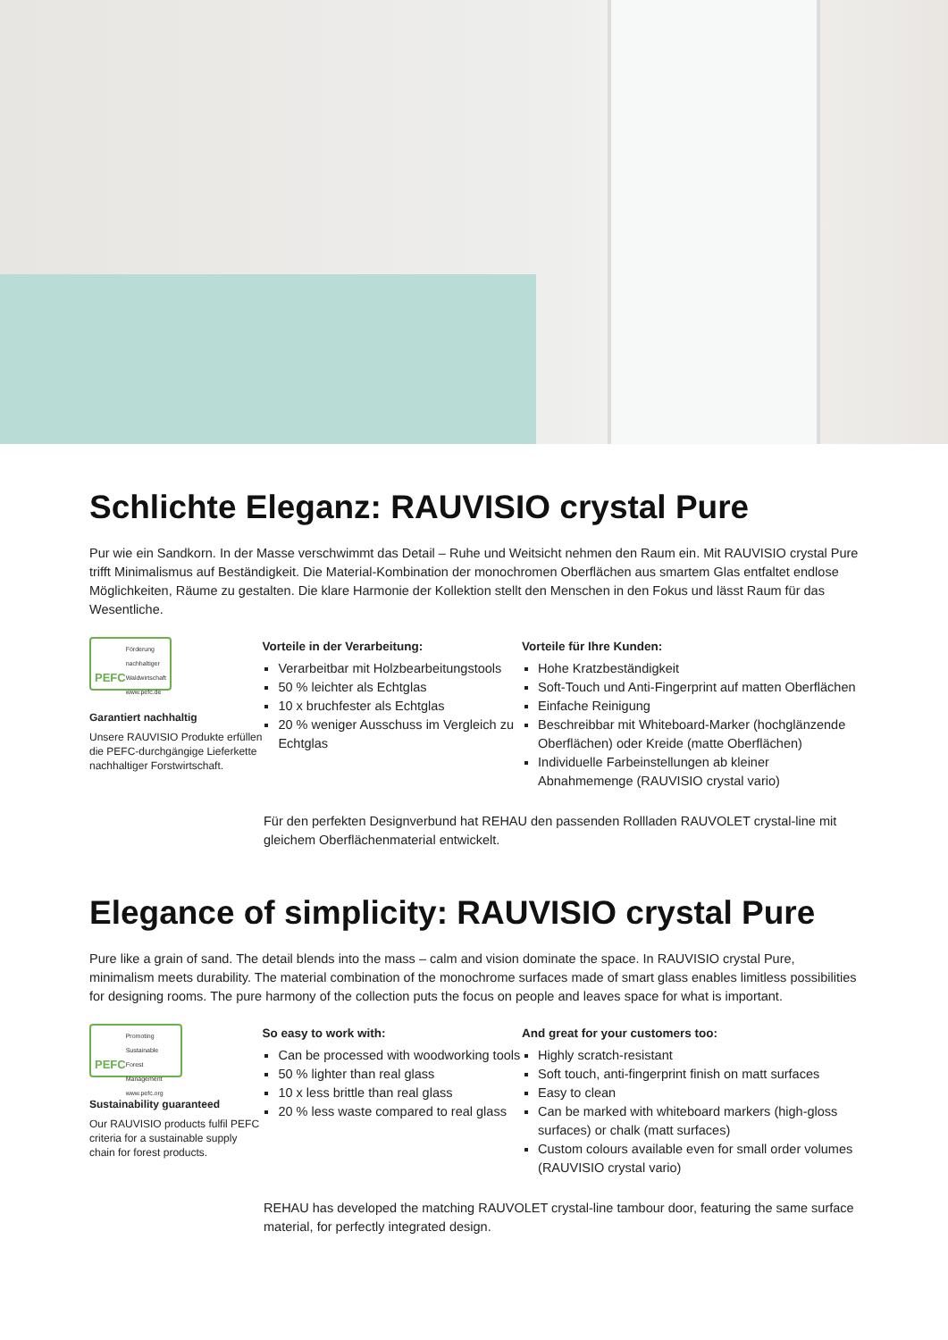Schlichte Eleganz: RAUVISIO crystal Pure
Pur wie ein Sandkorn. In der Masse verschwimmt das Detail – Ruhe und Weitsicht nehmen den Raum ein. Mit RAUVISIO crystal Pure trifft Minimalismus auf Beständigkeit. Die Material-Kombination der monochromen Oberflächen aus smartem Glas entfaltet endlose Möglichkeiten, Räume zu gestalten. Die klare Harmonie der Kollektion stellt den Menschen in den Fokus und lässt Raum für das Wesentliche.
PEFC Förderung nachhaltiger Waldwirtschaft
www.pefc.de
Garantiert nachhaltig
Unsere RAUVISIO Produkte erfüllen die PEFC-durchgängige Lieferkette nachhaltiger Forstwirtschaft.
Vorteile in der Verarbeitung:
Verarbeitbar mit Holzbearbeitungstools
50 % leichter als Echtglas
10 x bruchfester als Echtglas
20 % weniger Ausschuss im Vergleich zu Echtglas
Vorteile für Ihre Kunden:
Hohe Kratzbeständigkeit
Soft-Touch und Anti-Fingerprint auf matten Oberflächen
Einfache Reinigung
Beschreibbar mit Whiteboard-Marker (hochglänzende Oberflächen) oder Kreide (matte Oberflächen)
Individuelle Farbeinstellungen ab kleiner Abnahmemenge (RAUVISIO crystal vario)
Für den perfekten Designverbund hat REHAU den passenden Rollladen RAUVOLET crystal-line mit gleichem Oberflächenmaterial entwickelt.
Elegance of simplicity: RAUVISIO crystal Pure
Pure like a grain of sand. The detail blends into the mass – calm and vision dominate the space. In RAUVISIO crystal Pure, minimalism meets durability. The material combination of the monochrome surfaces made of smart glass enables limitless possibilities for designing rooms. The pure harmony of the collection puts the focus on people and leaves space for what is important.
PEFC Promoting Sustainable Forest Management
www.pefc.org
Sustainability guaranteed
Our RAUVISIO products fulfil PEFC criteria for a sustainable supply chain for forest products.
So easy to work with:
Can be processed with woodworking tools
50 % lighter than real glass
10 x less brittle than real glass
20 % less waste compared to real glass
And great for your customers too:
Highly scratch-resistant
Soft touch, anti-fingerprint finish on matt surfaces
Easy to clean
Can be marked with whiteboard markers (high-gloss surfaces) or chalk (matt surfaces)
Custom colours available even for small order volumes (RAUVISIO crystal vario)
REHAU has developed the matching RAUVOLET crystal-line tambour door, featuring the same surface material, for perfectly integrated design.